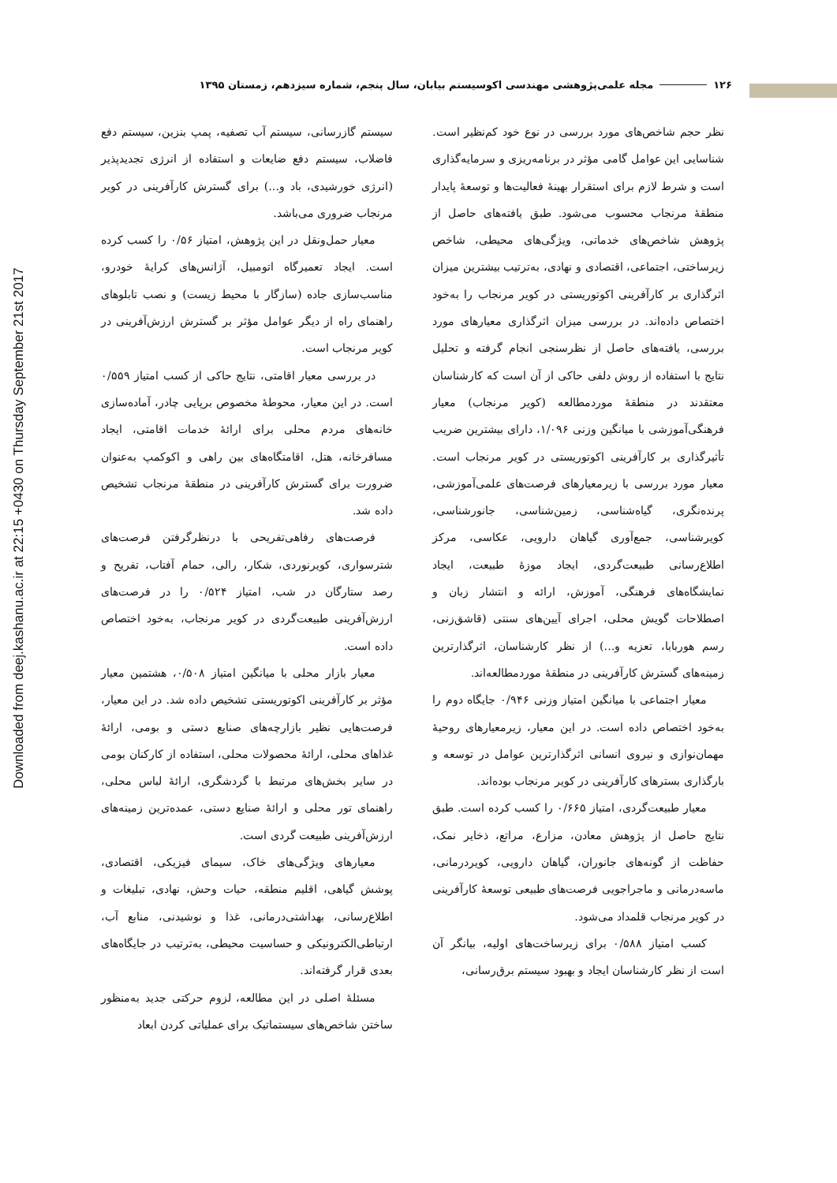Downloaded from deej.kashanu.ac.ir at 22:15 +0430 on Thursday September 21st 2017
۱۲۶ مجله علمی‌پژوهشی مهندسی اکوسیستم بیابان، سال پنجم، شماره سیزدهم، زمستان ۱۳۹۵
نظر حجم شاخص‌های مورد بررسی در نوع خود کم‌نظیر است. شناسایی این عوامل گامی مؤثر در برنامه‌ریزی و سرمایه‌گذاری است و شرط لازم برای استقرار بهینهٔ فعالیت‌ها و توسعهٔ پایدار منطقهٔ مرنجاب محسوب می‌شود. طبق یافته‌های حاصل از پژوهش شاخص‌های خدماتی، ویژگی‌های محیطی، شاخص زیرساختی، اجتماعی، اقتصادی و نهادی، به‌ترتیب بیشترین میزان اثرگذاری بر کارآفرینی اکوتوریستی در کویر مرنجاب را به‌خود اختصاص داده‌اند. در بررسی میزان اثرگذاری معیارهای مورد بررسی، یافته‌های حاصل از نظرسنجی انجام گرفته و تحلیل نتایج با استفاده از روش دلفی حاکی از آن است که کارشناسان معتقدند در منطقهٔ موردمطالعه (کویر مرنجاب) معیار فرهنگی‌آموزشی با میانگین وزنی ۱/۰۹۶، دارای بیشترین ضریب تأثیرگذاری بر کارآفرینی اکوتوریستی در کویر مرنجاب است. معیار مورد بررسی با زیرمعیارهای فرصت‌های علمی‌آموزشی، پرنده‌نگری، گیاه‌شناسی، زمین‌شناسی، جانورشناسی، کویرشناسی، جمع‌آوری گیاهان دارویی، عکاسی، مرکز اطلاع‌رسانی طبیعت‌گردی، ایجاد موزهٔ طبیعت، ایجاد نمایشگاه‌های فرهنگی، آموزش، ارائه و انتشار زبان و اصطلاحات گویش محلی، اجرای آیین‌های سنتی (قاشق‌زنی، رسم هوربابا، تعزیه و...) از نظر کارشناسان، اثرگذارترین زمینه‌های گسترش کارآفرینی در منطقهٔ موردمطالعه‌اند.
معیار اجتماعی با میانگین امتیاز وزنی ۰/۹۴۶ جایگاه دوم را به‌خود اختصاص داده است. در این معیار، زیرمعیارهای روحیهٔ مهمان‌نوازی و نیروی انسانی اثرگذارترین عوامل در توسعه و بارگذاری بسترهای کارآفرینی در کویر مرنجاب بوده‌اند.
معیار طبیعت‌گردی، امتیاز ۰/۶۶۵ را کسب کرده است. طبق نتایج حاصل از پژوهش معادن، مزارع، مراتع، ذخایر نمک، حفاظت از گونه‌های جانوران، گیاهان دارویی، کویردرمانی، ماسه‌درمانی و ماجراجویی فرصت‌های طبیعی توسعهٔ کارآفرینی در کویر مرنجاب قلمداد می‌شود.
کسب امتیاز ۰/۵۸۸ برای زیرساخت‌های اولیه، بیانگر آن است از نظر کارشناسان ایجاد و بهبود سیستم برق‌رسانی،
سیستم گازرسانی، سیستم آب تصفیه، پمپ بنزین، سیستم دفع فاضلاب، سیستم دفع ضایعات و استفاده از انرژی تجدیدپذیر (انرژی خورشیدی، باد و...) برای گسترش کارآفرینی در کویر مرنجاب ضروری می‌باشد.
معیار حمل‌ونقل در این پژوهش، امتیاز ۰/۵۶ را کسب کرده است. ایجاد تعمیرگاه اتومبیل، آژانس‌های کرایهٔ خودرو، مناسب‌سازی جاده (سازگار با محیط زیست) و نصب تابلوهای راهنمای راه از دیگر عوامل مؤثر بر گسترش ارزش‌آفرینی در کویر مرنجاب است.
در بررسی معیار اقامتی، نتایج حاکی از کسب امتیاز ۰/۵۵۹ است. در این معیار، محوطهٔ مخصوص برپایی چادر، آماده‌سازی خانه‌های مردم محلی برای ارائهٔ خدمات اقامتی، ایجاد مسافرخانه، هتل، اقامتگاه‌های بین راهی و اکوکمپ به‌عنوان ضرورت برای گسترش کارآفرینی در منطقهٔ مرنجاب تشخیص داده شد.
فرصت‌های رفاهی‌تفریحی با درنظرگرفتن فرصت‌های شترسواری، کویرنوردی، شکار، رالی، حمام آفتاب، تفریح و رصد ستارگان در شب، امتیاز ۰/۵۲۴ را در فرصت‌های ارزش‌آفرینی طبیعت‌گردی در کویر مرنجاب، به‌خود اختصاص داده است.
معیار بازار محلی با میانگین امتیاز ۰/۵۰۸، هشتمین معیار مؤثر بر کارآفرینی اکوتوریستی تشخیص داده شد. در این معیار، فرصت‌هایی نظیر بازارچه‌های صنایع دستی و بومی، ارائهٔ غذاهای محلی، ارائهٔ محصولات محلی، استفاده از کارکنان بومی در سایر بخش‌های مرتبط با گردشگری، ارائهٔ لباس محلی، راهنمای تور محلی و ارائهٔ صنایع دستی، عمده‌ترین زمینه‌های ارزش‌آفرینی طبیعت گردی است.
معیارهای ویژگی‌های خاک، سیمای فیزیکی، اقتصادی، پوشش گیاهی، اقلیم منطقه، حیات وحش، نهادی، تبلیغات و اطلاع‌رسانی، بهداشتی‌درمانی، غذا و نوشیدنی، منابع آب، ارتباطی‌الکترونیکی و حساسیت محیطی، به‌ترتیب در جایگاه‌های بعدی قرار گرفته‌اند.
مسئلهٔ اصلی در این مطالعه، لزوم حرکتی جدید به‌منظور ساختن شاخص‌های سیستماتیک برای عملیاتی کردن ابعاد